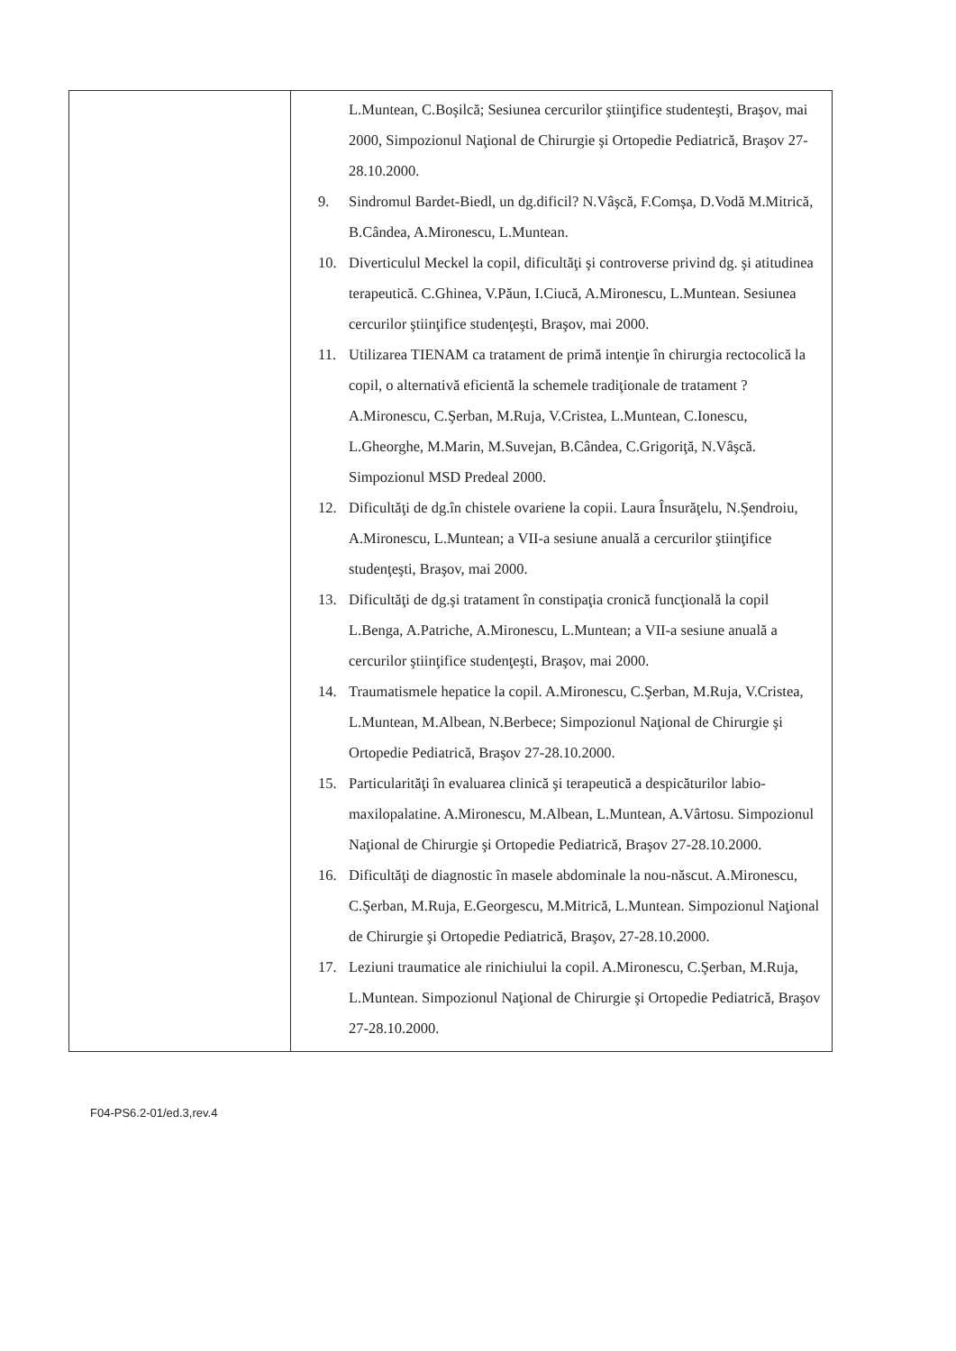| | L.Muntean, C.Boşilcă; Sesiunea cercurilor ştiinţifice studenteşti, Braşov, mai 2000, Simpozionul Naţional de Chirurgie şi Ortopedie Pediatrică, Braşov 27-28.10.2000. 9. Sindromul Bardet-Biedl, un dg.dificil? N.Vâşcă, F.Comşa, D.Vodă M.Mitrică, B.Cândea, A.Mironescu, L.Muntean. 10. Diverticulul Meckel la copil, dificultăţi şi controverse privind dg. şi atitudinea terapeutică. C.Ghinea, V.Păun, I.Ciucă, A.Mironescu, L.Muntean. Sesiunea cercurilor ştiinţifice studenţeşti, Braşov, mai 2000. 11. Utilizarea TIENAM ca tratament de primă intenţie în chirurgia rectocolică la copil, o alternativă eficientă la schemele tradiţionale de tratament ? A.Mironescu, C.Şerban, M.Ruja, V.Cristea, L.Muntean, C.Ionescu, L.Gheorghe, M.Marin, M.Suvejan, B.Cândea, C.Grigoriţă, N.Vâşcă. Simpozionul MSD Predeal 2000. 12. Dificultăţi de dg.în chistele ovariene la copii. Laura Însurăţelu, N.Şendroiu, A.Mironescu, L.Muntean; a VII-a sesiune anuală a cercurilor ştiinţifice studenţeşti, Braşov, mai 2000. 13. Dificultăţi de dg.şi tratament în constipaţia cronică funcţională la copil L.Benga, A.Patriche, A.Mironescu, L.Muntean; a VII-a sesiune anuală a cercurilor ştiinţifice studenţeşti, Braşov, mai 2000. 14. Traumatismele hepatice la copil. A.Mironescu, C.Şerban, M.Ruja, V.Cristea, L.Muntean, M.Albean, N.Berbece; Simpozionul Naţional de Chirurgie şi Ortopedie Pediatrică, Braşov 27-28.10.2000. 15. Particularităţi în evaluarea clinică şi terapeutică a despicăturilor labio-maxilopalatine. A.Mironescu, M.Albean, L.Muntean, A.Vârtosu. Simpozionul Naţional de Chirurgie şi Ortopedie Pediatrică, Braşov 27-28.10.2000. 16. Dificultăţi de diagnostic în masele abdominale la nou-născut. A.Mironescu, C.Şerban, M.Ruja, E.Georgescu, M.Mitrică, L.Muntean. Simpozionul Naţional de Chirurgie şi Ortopedie Pediatrică, Braşov, 27-28.10.2000. 17. Leziuni traumatice ale rinichiului la copil. A.Mironescu, C.Şerban, M.Ruja, L.Muntean. Simpozionul Naţional de Chirurgie şi Ortopedie Pediatrică, Braşov 27-28.10.2000. |
F04-PS6.2-01/ed.3,rev.4